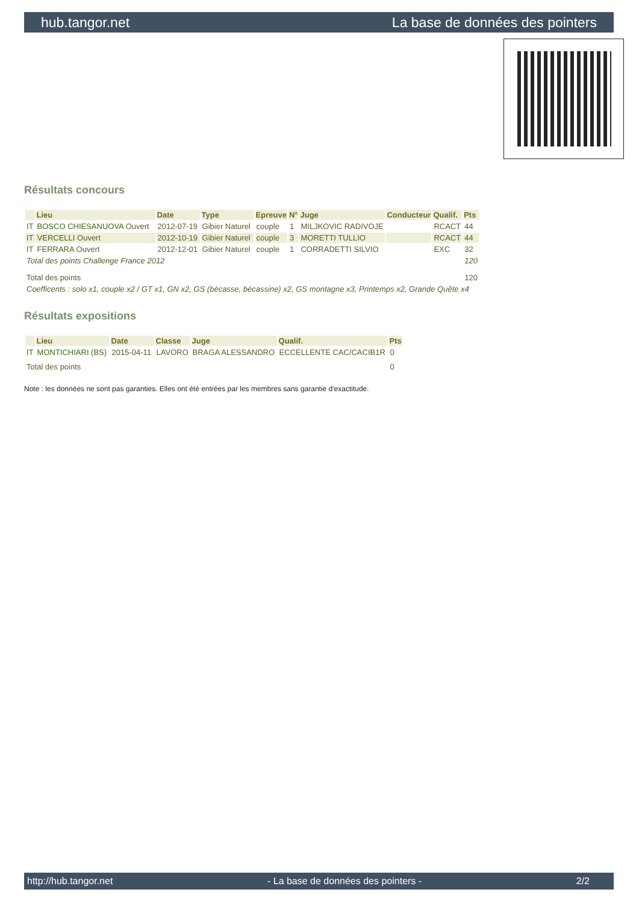hub.tangor.net La base de données des pointers
Résultats concours
| | Lieu | Date | Type | Epreuve | N° | Juge | Conducteur | Qualif. | Pts |
| --- | --- | --- | --- | --- | --- | --- | --- | --- | --- |
| IT | BOSCO CHIESANUOVA Ouvert | 2012-07-19 | Gibier Naturel | couple | 1 | MILJKOVIC RADIVOJE | | RCACT | 44 |
| IT | VERCELLI Ouvert | 2012-10-19 | Gibier Naturel | couple | 3 | MORETTI TULLIO | | RCACT | 44 |
| IT | FERRARA Ouvert | 2012-12-01 | Gibier Naturel | couple | 1 | CORRADETTI SILVIO | | EXC | 32 |
| Total des points Challenge France 2012 | | | | | | | | | 120 |
| Total des points | | | | | | | | | 120 |
| Coefficents : solo x1, couple x2 / GT x1, GN x2, GS (bécasse, bécassine) x2, GS montagne x3, Printemps x2, Grande Quête x4 | | | | | | | | | |
Résultats expositions
| | Lieu | Date | Classe | Juge | Qualif. | Pts |
| --- | --- | --- | --- | --- | --- | --- |
| IT | MONTICHIARI (BS) | 2015-04-11 | LAVORO | BRAGA ALESSANDRO | ECCELLENTE CAC/CACIB1R | 0 |
| Total des points | | | | | | 0 |
Note : les données ne sont pas garanties. Elles ont été entrées par les membres sans garantie d'exactitude.
http://hub.tangor.net - La base de données des pointers - 2/2